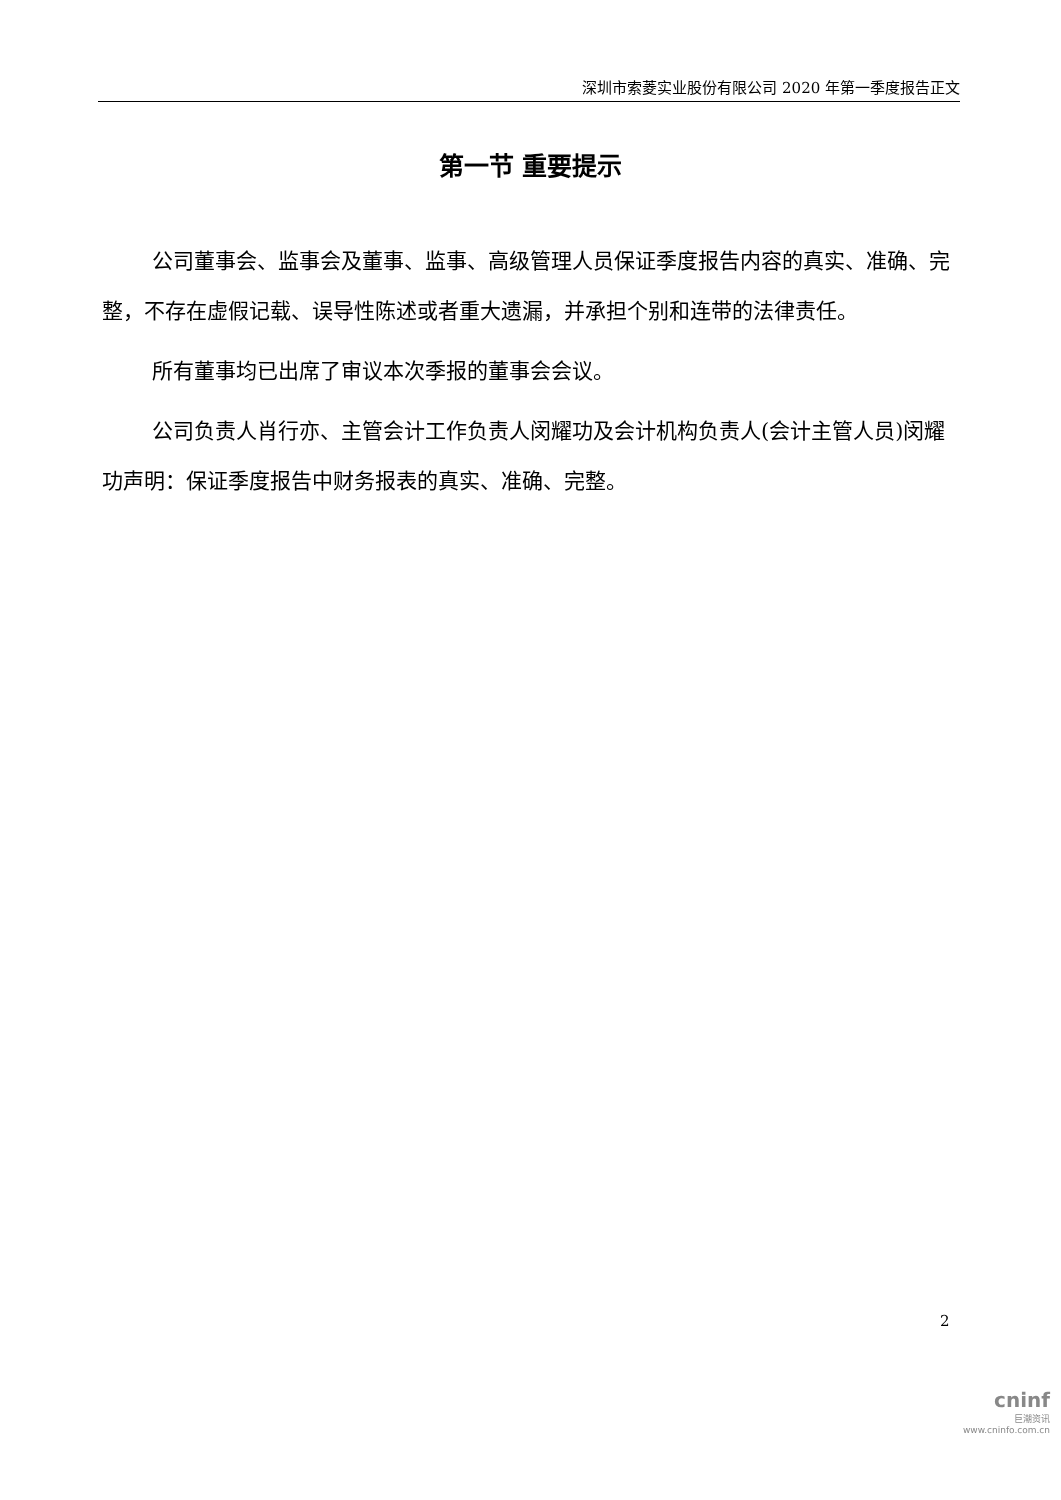深圳市索菱实业股份有限公司 2020 年第一季度报告正文
第一节 重要提示
公司董事会、监事会及董事、监事、高级管理人员保证季度报告内容的真实、准确、完整，不存在虚假记载、误导性陈述或者重大遗漏，并承担个别和连带的法律责任。
所有董事均已出席了审议本次季报的董事会会议。
公司负责人肖行亦、主管会计工作负责人闵耀功及会计机构负责人(会计主管人员)闵耀功声明：保证季度报告中财务报表的真实、准确、完整。
2
cninf
巨潮资讯
www.cninfo.com.cn